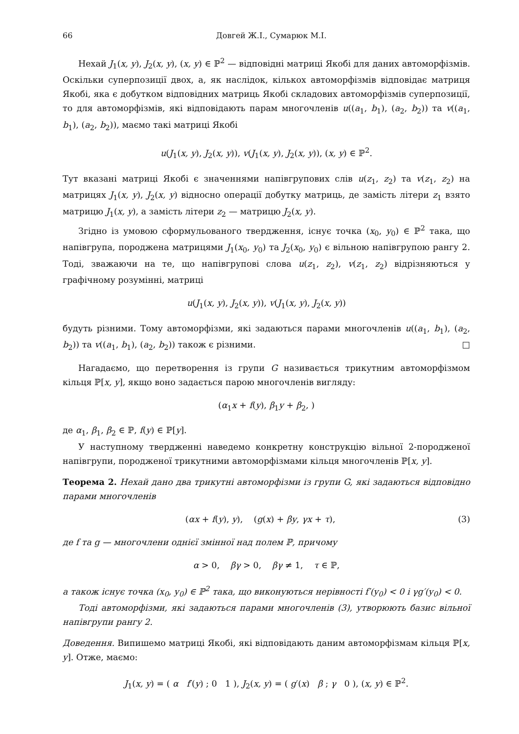66 Довгей Ж.І., Сумарюк М.І.
Нехай J<sub>1</sub>(x, y), J<sub>2</sub>(x, y), (x, y) ∈ ℙ<sup>2</sup> — відповідні матриці Якобі для даних автоморфізмів. Оскільки суперпозиції двох, а, як наслідок, кількох автоморфізмів відповідає матриця Якобі, яка є добутком відповідних матриць Якобі складових автоморфізмів суперпозиції, то для автоморфізмів, які відповідають парам многочленів u((a<sub>1</sub>, b<sub>1</sub>), (a<sub>2</sub>, b<sub>2</sub>)) та v((a<sub>1</sub>, b<sub>1</sub>), (a<sub>2</sub>, b<sub>2</sub>)), маємо такі матриці Якобі
u(J<sub>1</sub>(x, y), J<sub>2</sub>(x, y)), v(J<sub>1</sub>(x, y), J<sub>2</sub>(x, y)), (x, y) ∈ ℙ<sup>2</sup>.
Тут вказані матриці Якобі є значеннями напівгрупових слів u(z<sub>1</sub>, z<sub>2</sub>) та v(z<sub>1</sub>, z<sub>2</sub>) на матрицях J<sub>1</sub>(x, y), J<sub>2</sub>(x, y) відносно операції добутку матриць, де замість літери z<sub>1</sub> взято матрицю J<sub>1</sub>(x, y), а замість літери z<sub>2</sub> — матрицю J<sub>2</sub>(x, y).
Згідно із умовою сформульованого твердження, існує точка (x<sub>0</sub>, y<sub>0</sub>) ∈ ℙ<sup>2</sup> така, що напівгрупа, породжена матрицями J<sub>1</sub>(x<sub>0</sub>, y<sub>0</sub>) та J<sub>2</sub>(x<sub>0</sub>, y<sub>0</sub>) є вільною напівгрупою рангу 2. Тоді, зважаючи на те, що напівгрупові слова u(z<sub>1</sub>, z<sub>2</sub>), v(z<sub>1</sub>, z<sub>2</sub>) відрізняються у графічному розумінні, матриці
u(J<sub>1</sub>(x, y), J<sub>2</sub>(x, y)), v(J<sub>1</sub>(x, y), J<sub>2</sub>(x, y))
будуть різними. Тому автоморфізми, які задаються парами многочленів u((a<sub>1</sub>, b<sub>1</sub>), (a<sub>2</sub>, b<sub>2</sub>)) та v((a<sub>1</sub>, b<sub>1</sub>), (a<sub>2</sub>, b<sub>2</sub>)) також є різними. □
Нагадаємо, що перетворення із групи G називається трикутним автоморфізмом кільця ℙ[x, y], якщо воно задається парою многочленів вигляду:
(α<sub>1</sub>x + f(y), β<sub>1</sub>y + β<sub>2</sub>, )
де α<sub>1</sub>, β<sub>1</sub>, β<sub>2</sub> ∈ ℙ, f(y) ∈ ℙ[y].
У наступному твердженні наведемо конкретну конструкцію вільної 2-породженої напівгрупи, породженої трикутними автоморфізмами кільця многочленів ℙ[x, y].
Теорема 2. Нехай дано два трикутні автоморфізми із групи G, які задаються відповідно парами многочленів
(αx + f(y), y), (g(x) + βy, γx + τ), (3)
де f та g — многочлени однієї змінної над полем ℙ, причому
α > 0, βγ > 0, βγ ≠ 1, τ ∈ ℙ,
а також існує точка (x<sub>0</sub>, y<sub>0</sub>) ∈ ℙ<sup>2</sup> така, що виконуються нерівності f′(y<sub>0</sub>) < 0 і γg′(y<sub>0</sub>) < 0.
Тоді автоморфізми, які задаються парами многочленів (3), утворюють базис вільної напівгрупи рангу 2.
Доведення. Випишемо матриці Якобі, які відповідають даним автоморфізмам кільця ℙ[x, y]. Отже, маємо:
J<sub>1</sub>(x, y) = ( α f′(y) ; 0 1 ), J<sub>2</sub>(x, y) = ( g′(x) β ; γ 0 ), (x, y) ∈ ℙ<sup>2</sup>.